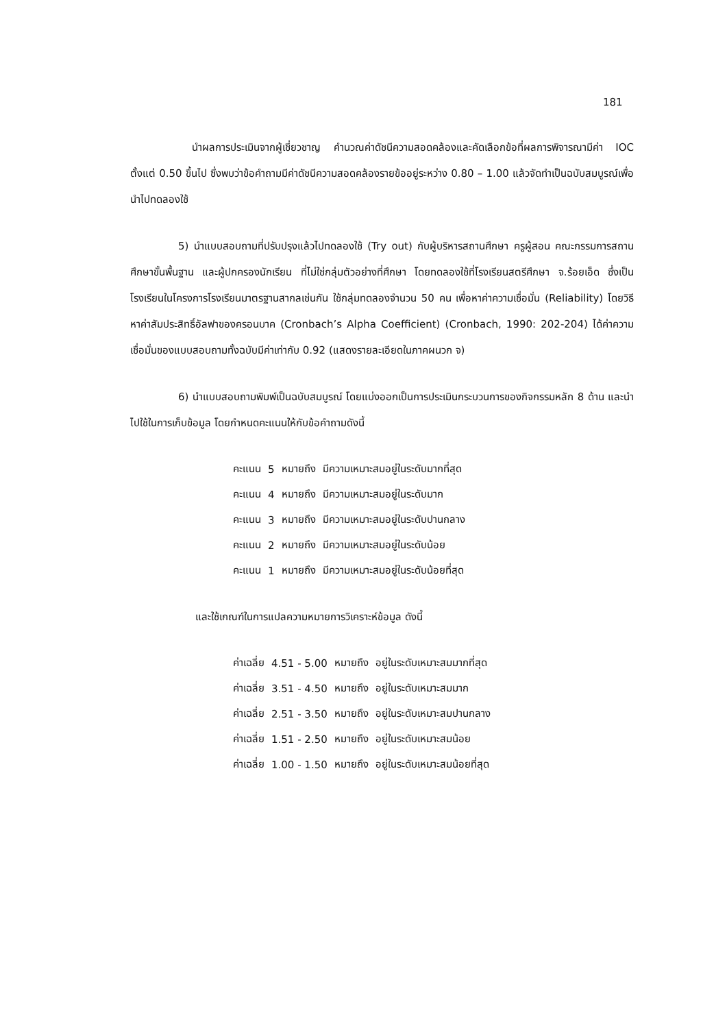181
นำผลการประเมินจากผู้เชี่ยวชาญ คำนวณค่าดัชนีความสอดคล้องและคัดเลือกข้อที่ผลการพิจารณามีค่า IOC ตั้งแต่ 0.50 ขึ้นไป ซึ่งพบว่าข้อคำถามมีค่าดัชนีความสอดคล้องรายข้ออยู่ระหว่าง 0.80 – 1.00 แล้วจัดทำเป็นฉบับสมบูรณ์เพื่อนำไปทดลองใช้
5) นำแบบสอบถามที่ปรับปรุงแล้วไปทดลองใช้ (Try out) กับผู้บริหารสถานศึกษา ครูผู้สอน คณะกรรมการสถานศึกษาขั้นพื้นฐาน และผู้ปกครองนักเรียน ที่ไม่ใช่กลุ่มตัวอย่างที่ศึกษา โดยทดลองใช้ที่โรงเรียนสตรีศึกษา จ.ร้อยเอ็ด ซึ่งเป็นโรงเรียนในโครงการโรงเรียนมาตรฐานสากลเช่นกัน ใช้กลุ่มทดลองจำนวน 50 คน เพื่อหาค่าความเชื่อมั่น (Reliability) โดยวิธีหาค่าสัมประสิทธิ์อัลฟาของครอนบาค (Cronbach’s Alpha Coefficient) (Cronbach, 1990: 202-204) ได้ค่าความเชื่อมั่นของแบบสอบถามทั้งฉบับมีค่าเท่ากับ 0.92 (แสดงรายละเอียดในภาคผนวก จ)
6) นำแบบสอบถามพิมพ์เป็นฉบับสมบูรณ์ โดยแบ่งออกเป็นการประเมินกระบวนการของกิจกรรมหลัก 8 ด้าน และนำไปใช้ในการเก็บข้อมูล โดยกำหนดคะแนนให้กับข้อคำถามดังนี้
| คะแนน | 5 | หมายถึง | มีความเหมาะสมอยู่ในระดับมากที่สุด |
| คะแนน | 4 | หมายถึง | มีความเหมาะสมอยู่ในระดับมาก |
| คะแนน | 3 | หมายถึง | มีความเหมาะสมอยู่ในระดับปานกลาง |
| คะแนน | 2 | หมายถึง | มีความเหมาะสมอยู่ในระดับน้อย |
| คะแนน | 1 | หมายถึง | มีความเหมาะสมอยู่ในระดับน้อยที่สุด |
และใช้เกณฑ์ในการแปลความหมายการวิเคราะห์ข้อมูล ดังนี้
| ค่าเฉลี่ย | 4.51 - 5.00 | หมายถึง | อยู่ในระดับเหมาะสมมากที่สุด |
| ค่าเฉลี่ย | 3.51 - 4.50 | หมายถึง | อยู่ในระดับเหมาะสมมาก |
| ค่าเฉลี่ย | 2.51 - 3.50 | หมายถึง | อยู่ในระดับเหมาะสมปานกลาง |
| ค่าเฉลี่ย | 1.51 - 2.50 | หมายถึง | อยู่ในระดับเหมาะสมน้อย |
| ค่าเฉลี่ย | 1.00 - 1.50 | หมายถึง | อยู่ในระดับเหมาะสมน้อยที่สุด |